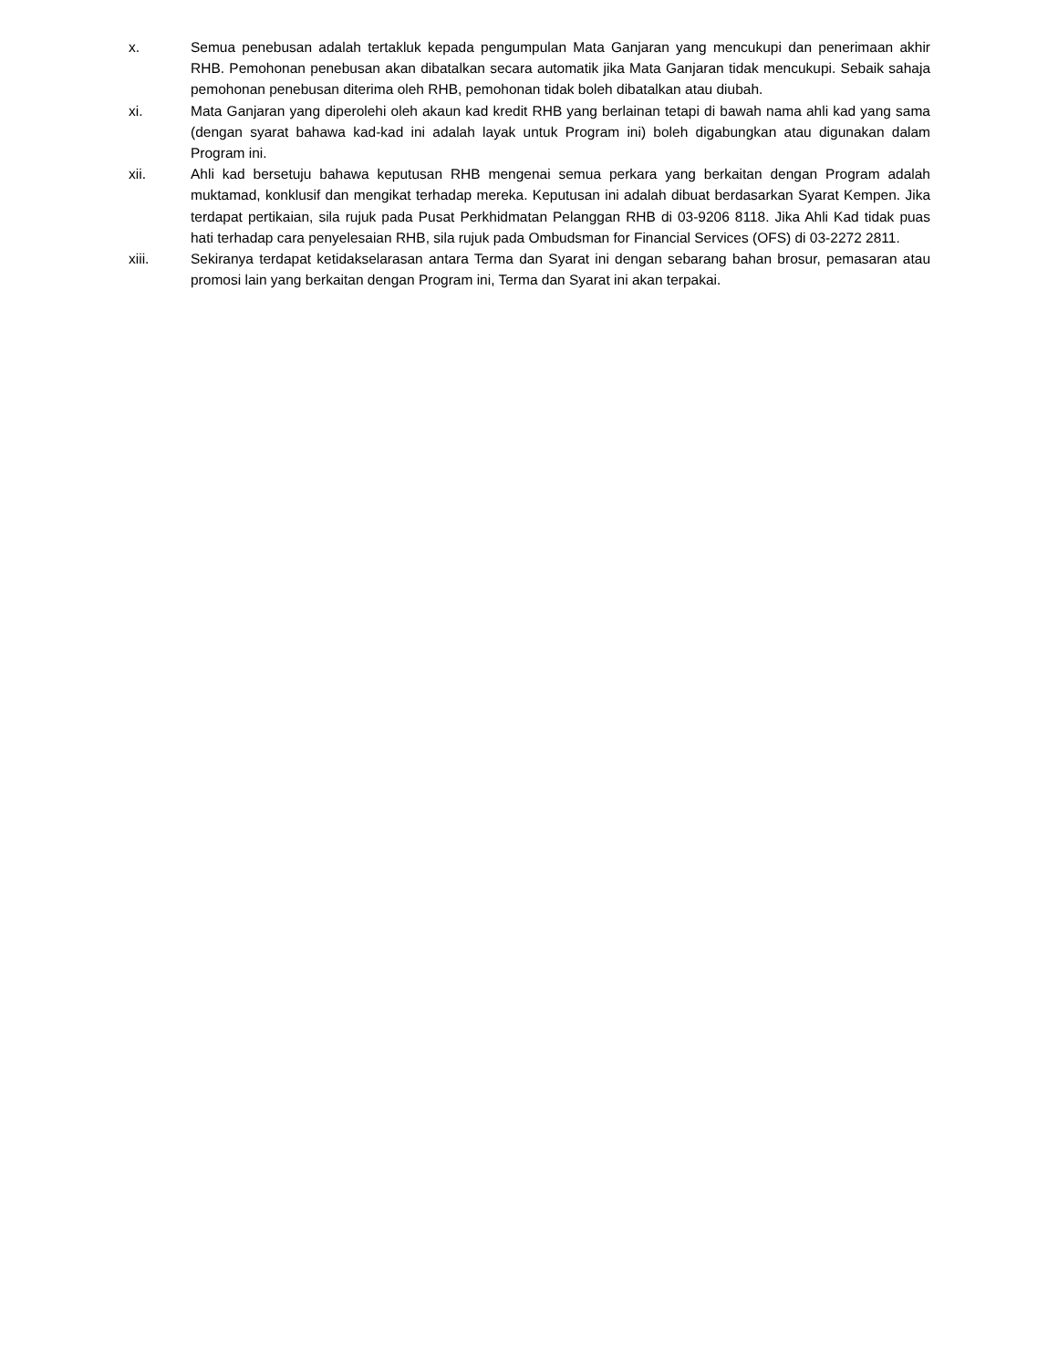x. Semua penebusan adalah tertakluk kepada pengumpulan Mata Ganjaran yang mencukupi dan penerimaan akhir RHB. Pemohonan penebusan akan dibatalkan secara automatik jika Mata Ganjaran tidak mencukupi. Sebaik sahaja pemohonan penebusan diterima oleh RHB, pemohonan tidak boleh dibatalkan atau diubah.
xi. Mata Ganjaran yang diperolehi oleh akaun kad kredit RHB yang berlainan tetapi di bawah nama ahli kad yang sama (dengan syarat bahawa kad-kad ini adalah layak untuk Program ini) boleh digabungkan atau digunakan dalam Program ini.
xii. Ahli kad bersetuju bahawa keputusan RHB mengenai semua perkara yang berkaitan dengan Program adalah muktamad, konklusif dan mengikat terhadap mereka. Keputusan ini adalah dibuat berdasarkan Syarat Kempen. Jika terdapat pertikaian, sila rujuk pada Pusat Perkhidmatan Pelanggan RHB di 03-9206 8118. Jika Ahli Kad tidak puas hati terhadap cara penyelesaian RHB, sila rujuk pada Ombudsman for Financial Services (OFS) di 03-2272 2811.
xiii. Sekiranya terdapat ketidakselarasan antara Terma dan Syarat ini dengan sebarang bahan brosur, pemasaran atau promosi lain yang berkaitan dengan Program ini, Terma dan Syarat ini akan terpakai.